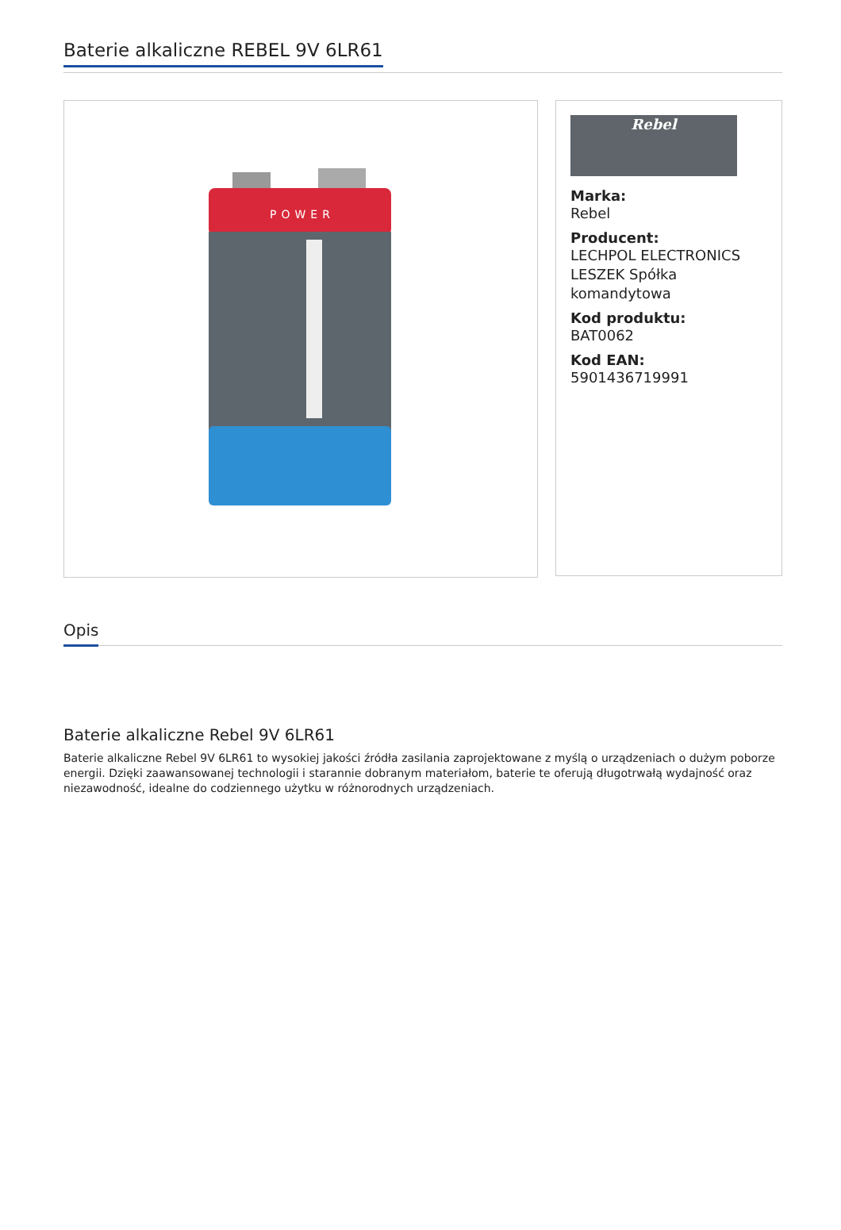Baterie alkaliczne REBEL 9V 6LR61
POWER
.
Rebel
Marka:
Rebel
Producent:
LECHPOL ELECTRONICS LESZEK Spółka komandytowa
Kod produktu:
BAT0062
Kod EAN:
5901436719991
Opis
Baterie alkaliczne Rebel 9V 6LR61
Baterie alkaliczne Rebel 9V 6LR61 to wysokiej jakości źródła zasilania zaprojektowane z myślą o urządzeniach o dużym poborze energii. Dzięki zaawansowanej technologii i starannie dobranym materiałom, baterie te oferują długotrwałą wydajność oraz niezawodność, idealne do codziennego użytku w różnorodnych urządzeniach.